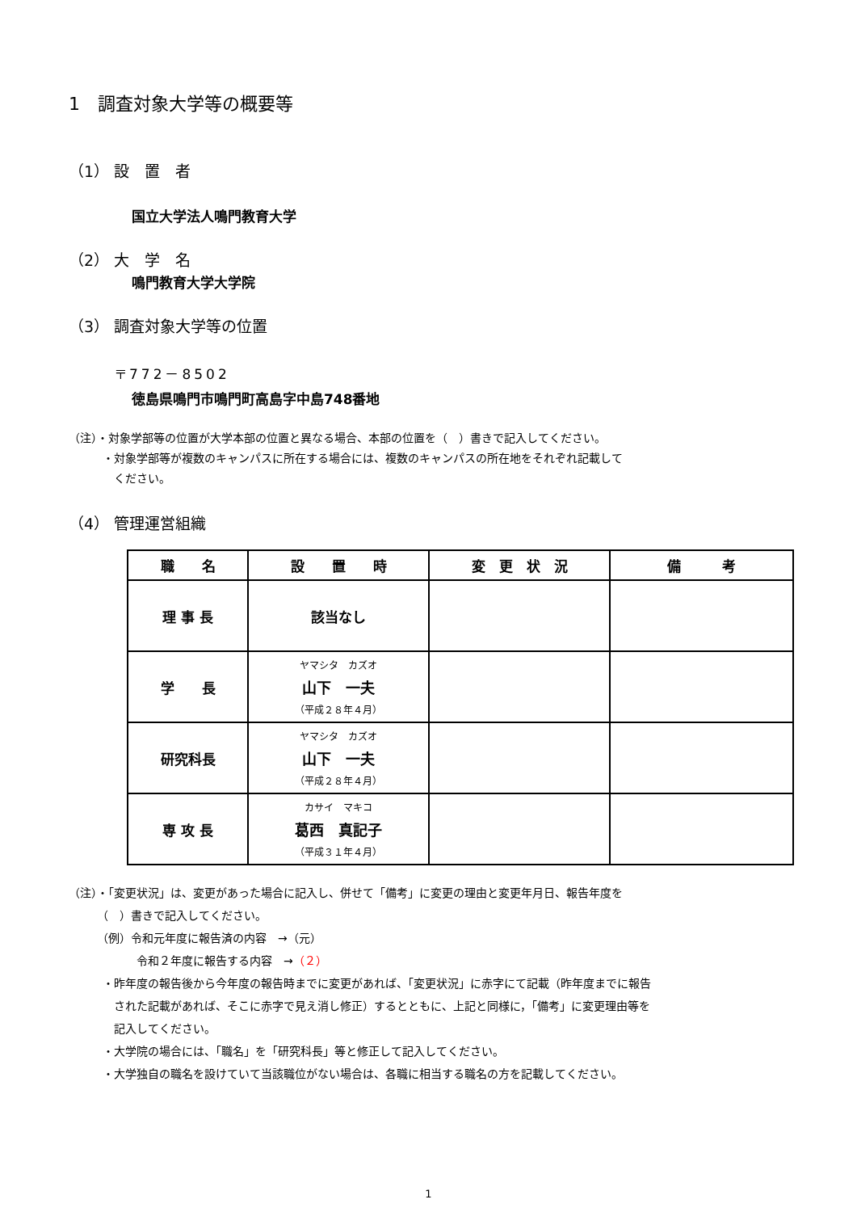1　調査対象大学等の概要等
（1） 設　置　者
国立大学法人鳴門教育大学
（2） 大　学　名
鳴門教育大学大学院
（3） 調査対象大学等の位置
〒772－8502
徳島県鳴門市鳴門町高島字中島748番地
（注）・対象学部等の位置が大学本部の位置と異なる場合、本部の位置を（　）書きで記入してください。
　　　・対象学部等が複数のキャンパスに所在する場合には、複数のキャンパスの所在地をそれぞれ記載して
　　　　ください。
（4） 管理運営組織
| 職 名 | 設 置 時 | 変 更 状 況 | 備 考 |
| --- | --- | --- | --- |
| 理 事 長 | 該当なし | | |
| 学 長 | ヤマシタ カズオ 山下 一夫 （平成２８年４月） | | |
| 研究科長 | ヤマシタ カズオ 山下 一夫 （平成２８年４月） | | |
| 専 攻 長 | カサイ マキコ 葛西 真記子 （平成３１年４月） | | |
（注）・「変更状況」は、変更があった場合に記入し、併せて「備考」に変更の理由と変更年月日、報告年度を
　　　（　）書きで記入してください。
　　　（例）令和元年度に報告済の内容　→（元）
　　　　　　令和２年度に報告する内容　→（２）
　　　・昨年度の報告後から今年度の報告時までに変更があれば、「変更状況」に赤字にて記載（昨年度までに報告
　　　　された記載があれば、そこに赤字で見え消し修正）するとともに、上記と同様に，「備考」に変更理由等を
　　　　記入してください。
　　　・大学院の場合には、「職名」を「研究科長」等と修正して記入してください。
　　　・大学独自の職名を設けていて当該職位がない場合は、各職に相当する職名の方を記載してください。
1